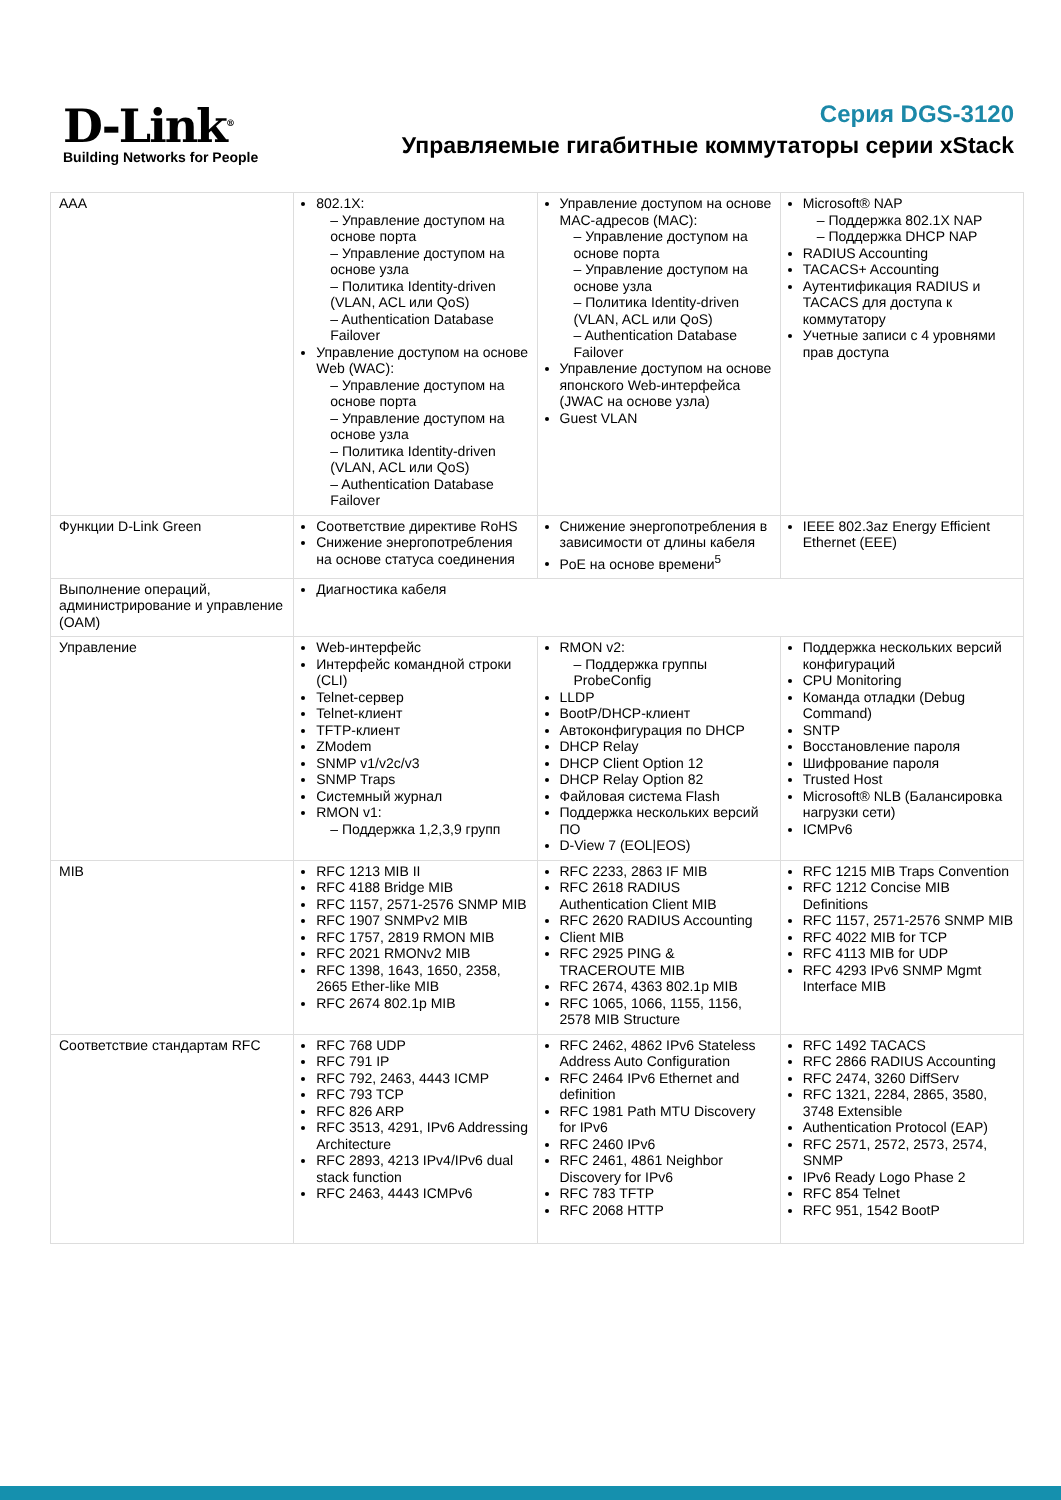D-Link<sup>®</sup>
Building Networks for People
Серия DGS-3120
Управляемые гигабитные коммутаторы серии xStack
| AAA | 802.1X: – Управление доступом на основе порта – Управление доступом на основе узла – Политика Identity-driven (VLAN, ACL или QoS) – Authentication Database Failover Управление доступом на основе Web (WAC): – Управление доступом на основе порта – Управление доступом на основе узла – Политика Identity-driven (VLAN, ACL или QoS) – Authentication Database Failover | Управление доступом на основе MAC-адресов (MAC): – Управление доступом на основе порта – Управление доступом на основе узла – Политика Identity-driven (VLAN, ACL или QoS) – Authentication Database Failover Управление доступом на основе японского Web-интерфейса (JWAC на основе узла) Guest VLAN | Microsoft® NAP – Поддержка 802.1X NAP – Поддержка DHCP NAP RADIUS Accounting TACACS+ Accounting Аутентификация RADIUS и TACACS для доступа к коммутатору Учетные записи с 4 уровнями прав доступа |
| Функции D-Link Green | Соответствие директиве RoHS Снижение энергопотребления на основе статуса соединения | Снижение энергопотребления в зависимости от длины кабеля PoE на основе времени<sup>5</sup> | IEEE 802.3az Energy Efficient Ethernet (EEE) |
| Выполнение операций, администрирование и управление (OAM) | Диагностика кабеля | | |
| Управление | Web-интерфейс Интерфейс командной строки (CLI) Telnet-сервер Telnet-клиент TFTP-клиент ZModem SNMP v1/v2c/v3 SNMP Traps Системный журнал RMON v1: – Поддержка 1,2,3,9 групп | RMON v2: – Поддержка группы ProbeConfig LLDP BootP/DHCP-клиент Автоконфигурация по DHCP DHCP Relay DHCP Client Option 12 DHCP Relay Option 82 Файловая система Flash Поддержка нескольких версий ПО D-View 7 (EOL/EOS) | Поддержка нескольких версий конфигураций CPU Monitoring Команда отладки (Debug Command) SNTP Восстановление пароля Шифрование пароля Trusted Host Microsoft® NLB (Балансировка нагрузки сети) ICMPv6 |
| MIB | RFC 1213 MIB II RFC 4188 Bridge MIB RFC 1157, 2571-2576 SNMP MIB RFC 1907 SNMPv2 MIB RFC 1757, 2819 RMON MIB RFC 2021 RMONv2 MIB RFC 1398, 1643, 1650, 2358, 2665 Ether-like MIB RFC 2674 802.1p MIB | RFC 2233, 2863 IF MIB RFC 2618 RADIUS Authentication Client MIB RFC 2620 RADIUS Accounting Client MIB RFC 2925 PING & TRACEROUTE MIB RFC 2674, 4363 802.1p MIB RFC 1065, 1066, 1155, 1156, 2578 MIB Structure | RFC 1215 MIB Traps Convention RFC 1212 Concise MIB Definitions RFC 1157, 2571-2576 SNMP MIB RFC 4022 MIB for TCP RFC 4113 MIB for UDP RFC 4293 IPv6 SNMP Mgmt Interface MIB |
| Соответствие стандартам RFC | RFC 768 UDP RFC 791 IP RFC 792, 2463, 4443 ICMP RFC 793 TCP RFC 826 ARP RFC 3513, 4291, IPv6 Addressing Architecture RFC 2893, 4213 IPv4/IPv6 dual stack function RFC 2463, 4443 ICMPv6 | RFC 2462, 4862 IPv6 Stateless Address Auto Configuration RFC 2464 IPv6 Ethernet and definition RFC 1981 Path MTU Discovery for IPv6 RFC 2460 IPv6 RFC 2461, 4861 Neighbor Discovery for IPv6 RFC 783 TFTP RFC 2068 HTTP | RFC 1492 TACACS RFC 2866 RADIUS Accounting RFC 2474, 3260 DiffServ RFC 1321, 2284, 2865, 3580, 3748 Extensible Authentication Protocol (EAP) RFC 2571, 2572, 2573, 2574, SNMP IPv6 Ready Logo Phase 2 RFC 854 Telnet RFC 951, 1542 BootP |